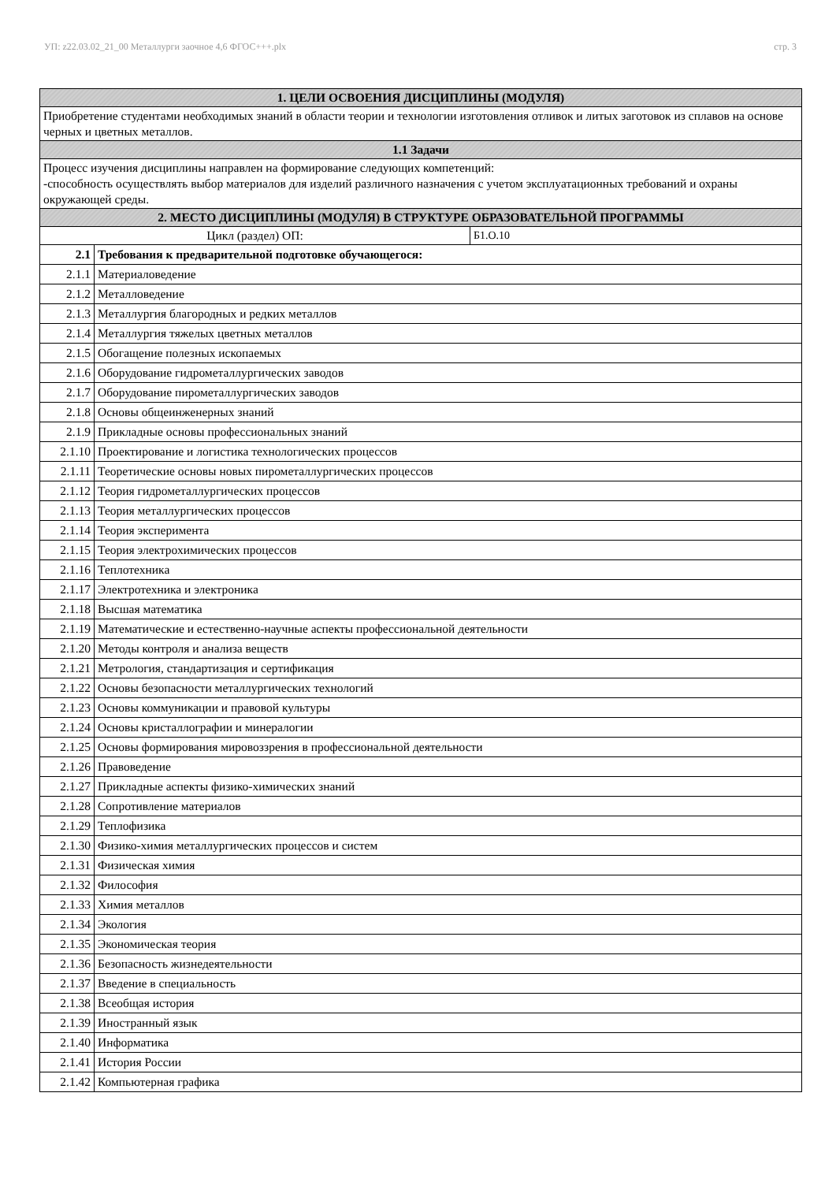УП: z22.03.02_21_00 Металлурги заочное 4,6 ФГОС+++.plx стр. 3
| 1. ЦЕЛИ ОСВОЕНИЯ ДИСЦИПЛИНЫ (МОДУЛЯ) | | |
| --- | --- | --- |
| Приобретение студентами необходимых знаний в области теории и технологии изготовления отливок и литых заготовок из сплавов на основе черных и цветных металлов. | | |
| 1.1 Задачи | | |
| Процесс изучения дисциплины направлен на формирование следующих компетенций: -способность осуществлять выбор материалов для изделий различного назначения с учетом эксплуатационных требований и охраны окружающей среды. | | |
| 2. МЕСТО ДИСЦИПЛИНЫ (МОДУЛЯ) В СТРУКТУРЕ ОБРАЗОВАТЕЛЬНОЙ ПРОГРАММЫ | | |
| Цикл (раздел) ОП: | | Б1.О.10 |
| 2.1 | Требования к предварительной подготовке обучающегося: | |
| 2.1.1 | Материаловедение | |
| 2.1.2 | Металловедение | |
| 2.1.3 | Металлургия благородных и редких металлов | |
| 2.1.4 | Металлургия тяжелых цветных металлов | |
| 2.1.5 | Обогащение полезных ископаемых | |
| 2.1.6 | Оборудование гидрометаллургических заводов | |
| 2.1.7 | Оборудование пирометаллургических заводов | |
| 2.1.8 | Основы общеинженерных знаний | |
| 2.1.9 | Прикладные основы профессиональных знаний | |
| 2.1.10 | Проектирование и логистика технологических процессов | |
| 2.1.11 | Теоретические основы новых пирометаллургических процессов | |
| 2.1.12 | Теория гидрометаллургических процессов | |
| 2.1.13 | Теория металлургических процессов | |
| 2.1.14 | Теория эксперимента | |
| 2.1.15 | Теория электрохимических процессов | |
| 2.1.16 | Теплотехника | |
| 2.1.17 | Электротехника и электроника | |
| 2.1.18 | Высшая математика | |
| 2.1.19 | Математические и естественно-научные аспекты профессиональной деятельности | |
| 2.1.20 | Методы контроля и анализа веществ | |
| 2.1.21 | Метрология, стандартизация и сертификация | |
| 2.1.22 | Основы безопасности металлургических технологий | |
| 2.1.23 | Основы коммуникации и правовой культуры | |
| 2.1.24 | Основы кристаллографии и минералогии | |
| 2.1.25 | Основы формирования мировоззрения в профессиональной деятельности | |
| 2.1.26 | Правоведение | |
| 2.1.27 | Прикладные аспекты физико-химических знаний | |
| 2.1.28 | Сопротивление материалов | |
| 2.1.29 | Теплофизика | |
| 2.1.30 | Физико-химия металлургических процессов и систем | |
| 2.1.31 | Физическая химия | |
| 2.1.32 | Философия | |
| 2.1.33 | Химия металлов | |
| 2.1.34 | Экология | |
| 2.1.35 | Экономическая теория | |
| 2.1.36 | Безопасность жизнедеятельности | |
| 2.1.37 | Введение в специальность | |
| 2.1.38 | Всеобщая история | |
| 2.1.39 | Иностранный язык | |
| 2.1.40 | Информатика | |
| 2.1.41 | История России | |
| 2.1.42 | Компьютерная графика | |